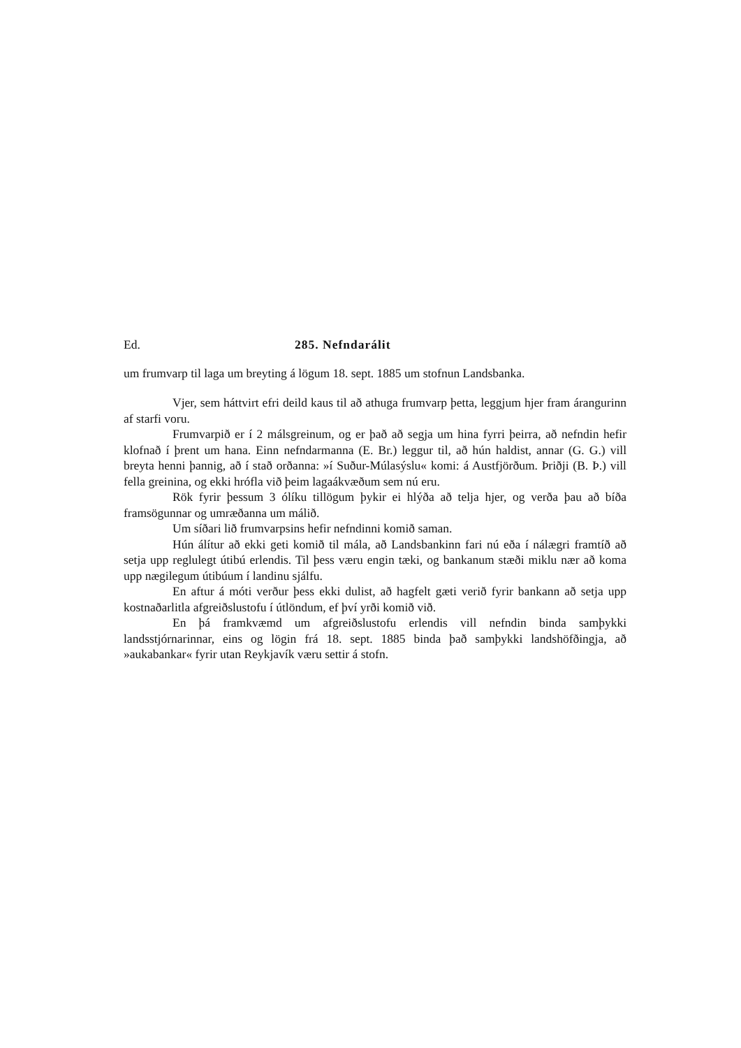Ed. 285. Nefndarálit
um frumvarp til laga um breyting á lögum 18. sept. 1885 um stofnun Landsbanka.
Vjer, sem háttvirt efri deild kaus til að athuga frumvarp þetta, leggjum hjer fram árangurinn af starfi voru.
Frumvarpið er í 2 málsgreinum, og er það að segja um hina fyrri þeirra, að nefndin hefir klofnað í þrent um hana. Einn nefndarmanna (E. Br.) leggur til, að hún haldist, annar (G. G.) vill breyta henni þannig, að í stað orðanna: »í Suður-Múlasýslu« komi: á Austfjörðum. Þriðji (B. Þ.) vill fella greinina, og ekki hrófla við þeim lagaákvæðum sem nú eru.
Rök fyrir þessum 3 ólíku tillögum þykir ei hlýða að telja hjer, og verða þau að bíða framsögunnar og umræðanna um málið.
Um síðari lið frumvarpsins hefir nefndinni komið saman.
Hún álítur að ekki geti komið til mála, að Landsbankinn fari nú eða í nálægri framtíð að setja upp reglulegt útibú erlendis. Til þess væru engin tæki, og bankanum stæði miklu nær að koma upp nægilegum útibúum í landinu sjálfu.
En aftur á móti verður þess ekki dulist, að hagfelt gæti verið fyrir bankann að setja upp kostnaðarlitla afgreiðslustofu í útlöndum, ef því yrði komið við.
En þá framkvæmd um afgreiðslustofu erlendis vill nefndin binda samþykki landsstjórnarinnar, eins og lögin frá 18. sept. 1885 binda það samþykki landshöfðingja, að »aukabankar« fyrir utan Reykjavík væru settir á stofn.